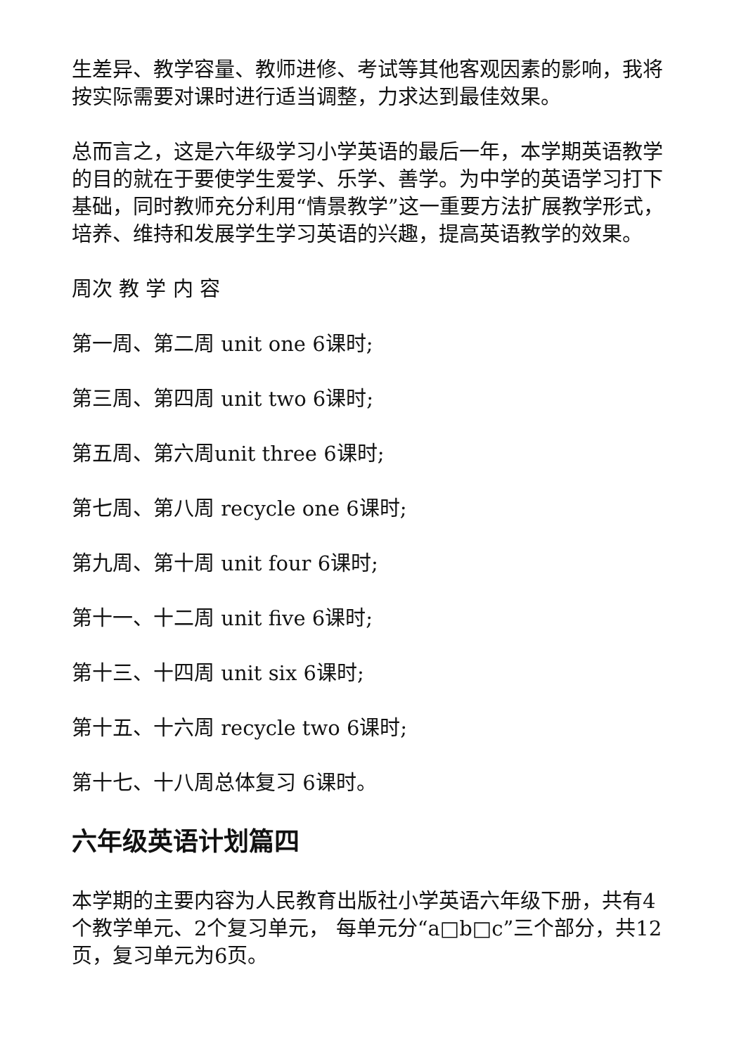生差异、教学容量、教师进修、考试等其他客观因素的影响，我将按实际需要对课时进行适当调整，力求达到最佳效果。
总而言之，这是六年级学习小学英语的最后一年，本学期英语教学的目的就在于要使学生爱学、乐学、善学。为中学的英语学习打下基础，同时教师充分利用“情景教学”这一重要方法扩展教学形式，培养、维持和发展学生学习英语的兴趣，提高英语教学的效果。
周次 教 学 内 容
第一周、第二周 unit one 6课时;
第三周、第四周 unit two 6课时;
第五周、第六周unit three 6课时;
第七周、第八周 recycle one 6课时;
第九周、第十周 unit four 6课时;
第十一、十二周 unit five 6课时;
第十三、十四周 unit six 6课时;
第十五、十六周 recycle two 6课时;
第十七、十八周总体复习 6课时。
六年级英语计划篇四
本学期的主要内容为人民教育出版社小学英语六年级下册，共有4个教学单元、2个复习单元， 每单元分“a□b□c”三个部分，共12页，复习单元为6页。